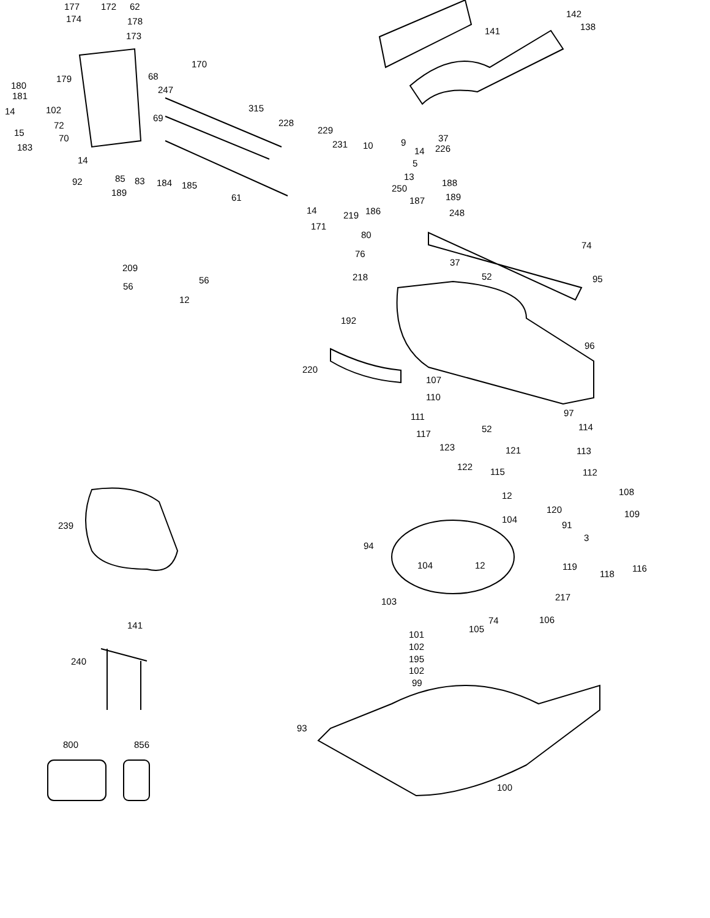177
172
62
174
178
173
170
179
180
181
68
247
14
102
15
72
70
183
69
315
228
229
231
10
9
37
226
14
5
13
14
92
85
83
184
185
189
61
250
188
189
187
14
186
219
248
171
80
74
76
37
209
218
52
95
56
56
12
192
96
220
107
110
97
111
52
114
117
123
121
113
122
115
112
108
12
120
109
239
104
91
3
94
104
12
119
118
116
217
103
74
106
141
105
101
102
240
195
102
99
93
800
856
100
142
141
138